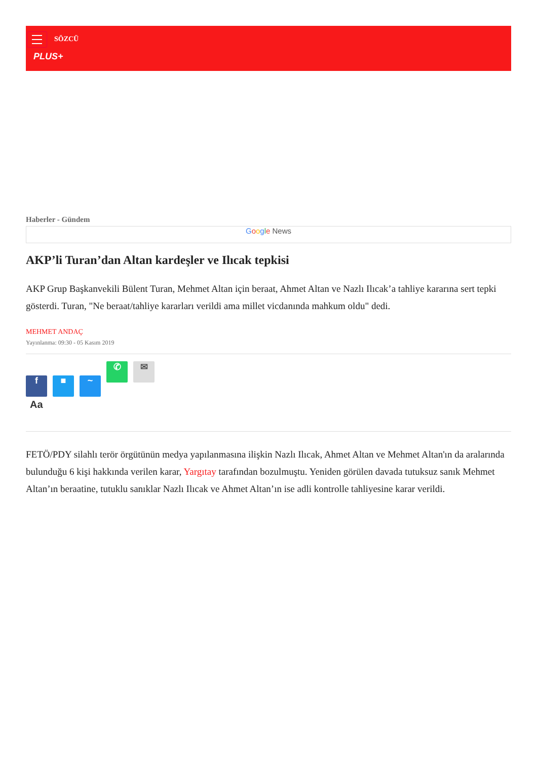SÖZCÜ
PLUS+
Haberler - Gündem
Google News
AKP’li Turan’dan Altan kardeşler ve Ilıcak tepkisi
AKP Grup Başkanvekili Bülent Turan, Mehmet Altan için beraat, Ahmet Altan ve Nazlı Ilıcak’a tahliye kararına sert tepki gösterdi. Turan, "Ne beraat/tahliye kararları verildi ama millet vicdanında mahkum oldu" dedi.
MEHMET ANDAÇ
Yayınlanma: 09:30 - 05 Kasım 2019
f ■ ~ ✆ ✉
Aa
FETÖ/PDY silahlı terör örgütünün medya yapılanmasına ilişkin Nazlı Ilıcak, Ahmet Altan ve Mehmet Altan'ın da aralarında bulunduğu 6 kişi hakkında verilen karar, Yargıtay tarafından bozulmuştu. Yeniden görülen davada tutuksuz sanık Mehmet Altan’ın beraatine, tutuklu sanıklar Nazlı Ilıcak ve Ahmet Altan’ın ise adli kontrolle tahliyesine karar verildi.